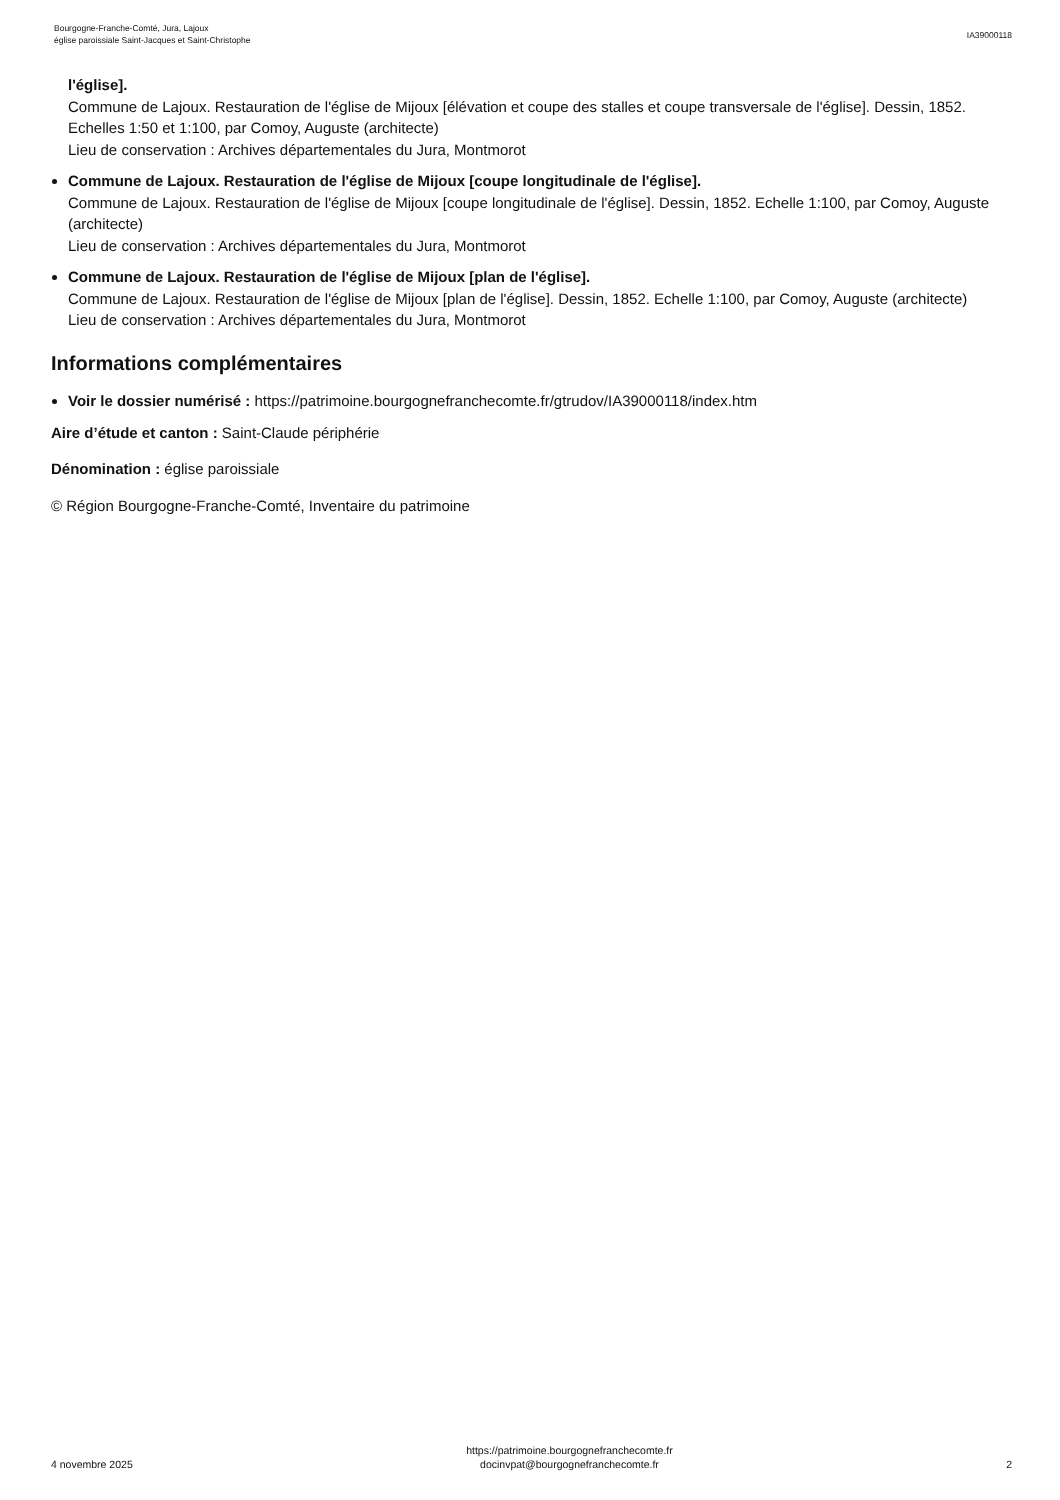Bourgogne-Franche-Comté, Jura, Lajoux
église paroissiale Saint-Jacques et Saint-Christophe
IA39000118
l'église].
Commune de Lajoux. Restauration de l'église de Mijoux [élévation et coupe des stalles et coupe transversale de l'église]. Dessin, 1852. Echelles 1:50 et 1:100, par Comoy, Auguste (architecte)
Lieu de conservation : Archives départementales du Jura, Montmorot
Commune de Lajoux. Restauration de l'église de Mijoux [coupe longitudinale de l'église].
Commune de Lajoux. Restauration de l'église de Mijoux [coupe longitudinale de l'église]. Dessin, 1852. Echelle 1:100, par Comoy, Auguste (architecte)
Lieu de conservation : Archives départementales du Jura, Montmorot
Commune de Lajoux. Restauration de l'église de Mijoux [plan de l'église].
Commune de Lajoux. Restauration de l'église de Mijoux [plan de l'église]. Dessin, 1852. Echelle 1:100, par Comoy, Auguste (architecte)
Lieu de conservation : Archives départementales du Jura, Montmorot
Informations complémentaires
Voir le dossier numérisé : https://patrimoine.bourgognefranchecomte.fr/gtrudov/IA39000118/index.htm
Aire d’étude et canton : Saint-Claude périphérie
Dénomination : église paroissiale
© Région Bourgogne-Franche-Comté, Inventaire du patrimoine
4 novembre 2025
https://patrimoine.bourgognefranchecomte.fr
docinvpat@bourgognefranchecomte.fr
2